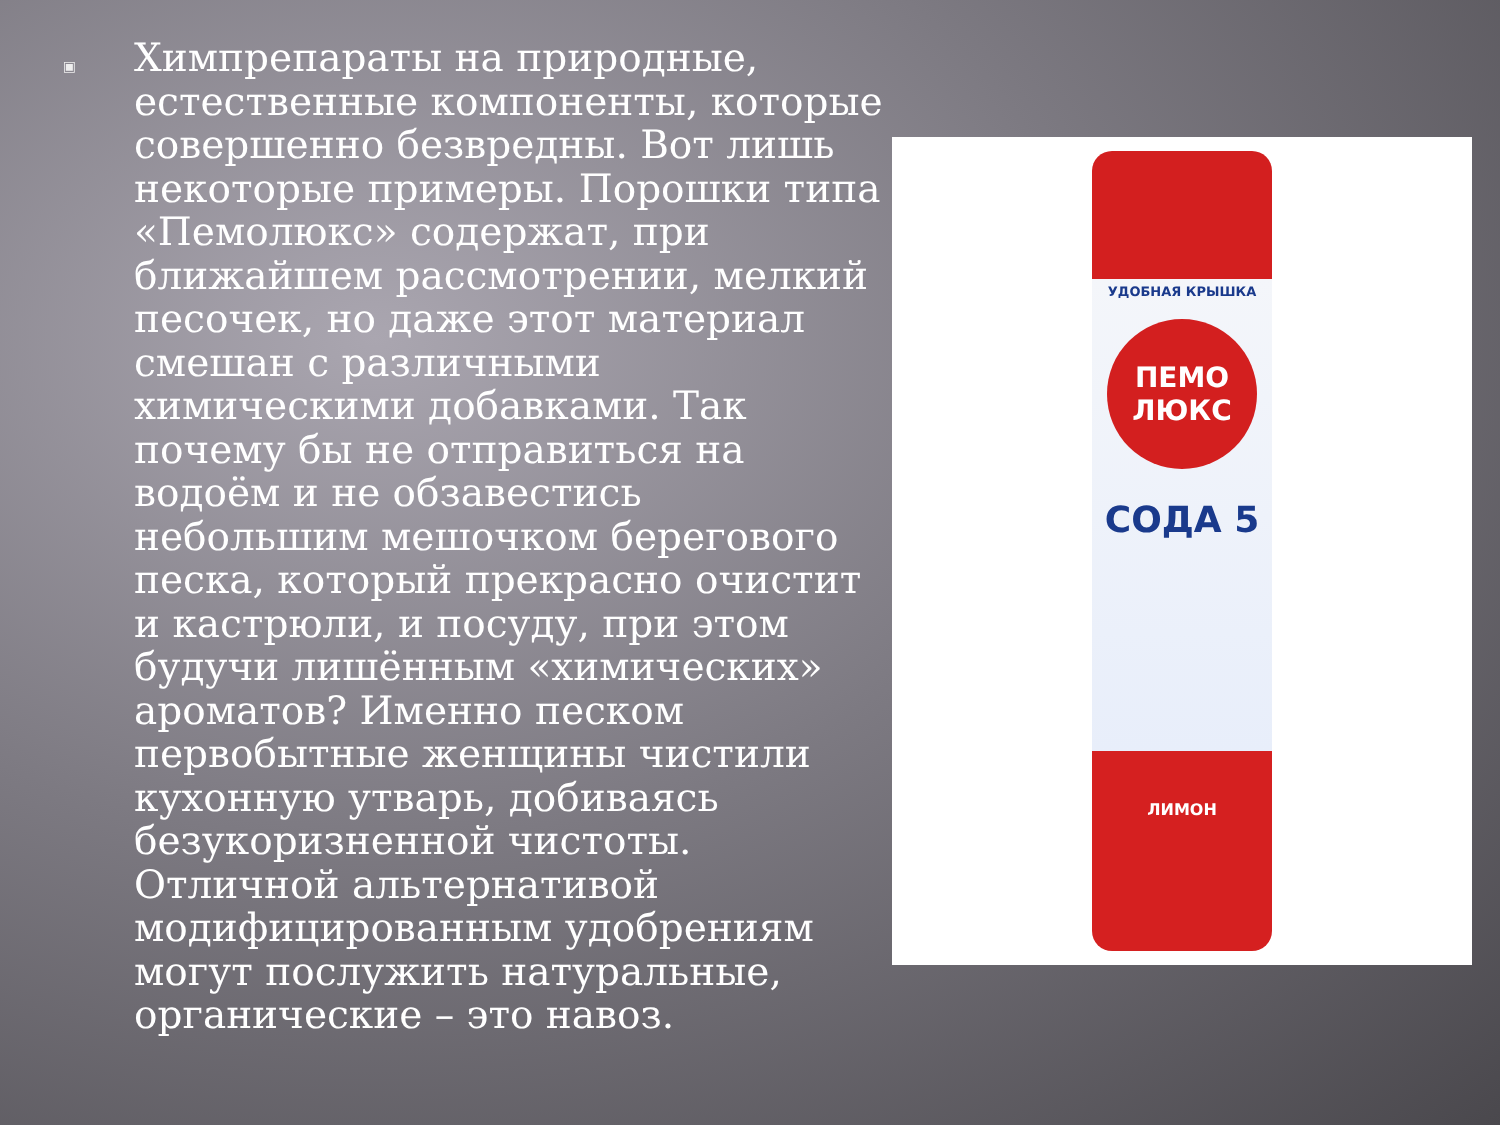▣
Химпрепараты на природные, естественные компоненты, которые совершенно безвредны. Вот лишь некоторые примеры. Порошки типа «Пемолюкс» содержат, при ближайшем рассмотрении, мелкий песочек, но даже этот материал смешан с различными химическими добавками. Так почему бы не отправиться на водоём и не обзавестись небольшим мешочком берегового песка, который прекрасно очистит и кастрюли, и посуду, при этом будучи лишённым «химических» ароматов? Именно песком первобытные женщины чистили кухонную утварь, добиваясь безукоризненной чистоты. Отличной альтернативой модифицированным удобрениям могут послужить натуральные, органические – это навоз.
УДОБНАЯ КРЫШКА
ПЕМО
ЛЮКС
СОДА 5
ЛИМОН